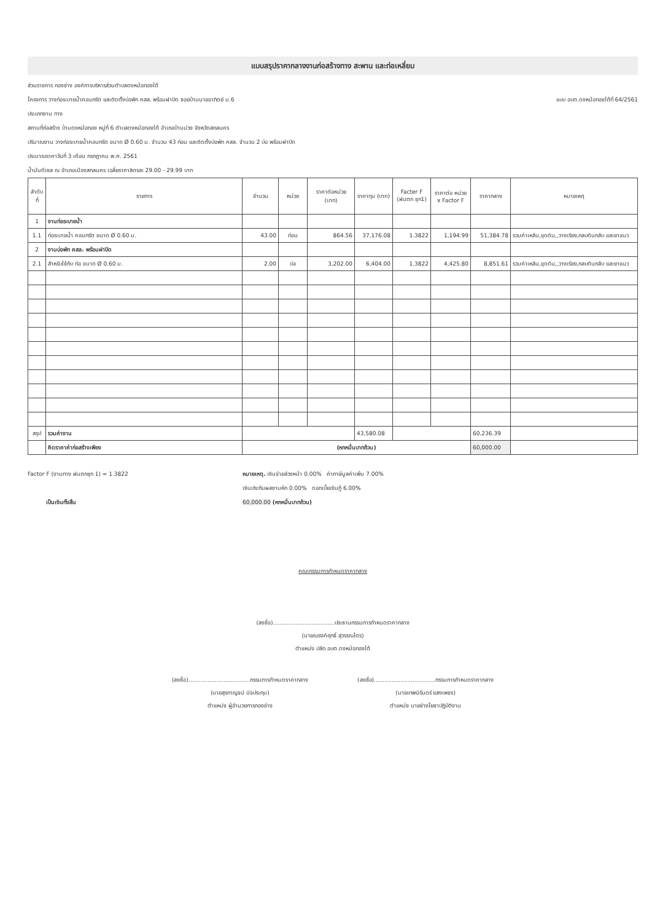แบบสรุปราคากลางงานก่อสร้างทาง สะพาน และท่อเหลี่ยม
ส่วนราชการ กองช่าง องค์การบริหารส่วนตำบลดงหม้อทองใต้
โครงการ วางท่อระบายน้ำคอนกรีต และติดตั้งบ่อพัก คสล. พร้อมฝาปิด ซอยบ้านนายอาทิตย์ ม.6 แบบ อบต.ดงหม้อทองใต้ที่ 64/2561
ประเภทงาน ทาง
สถานที่ก่อสร้าง บ้านดงหม้อทอง หมู่ที่ 6 ตำบลดงหม้อทองใต้ อำเภอบ้านม่วง จังหวัดสกลนคร
ปริมาณงาน วางท่อระบายน้ำคอนกรีต ขนาด Ø 0.60 ม. จำนวน 43 ท่อน และติดตั้งบ่อพัก คสล. จำนวน 2 บ่อ พร้อมฝาปิด
ประมาณราคาวันที่ 3 เดือน กรกฎาคม พ.ศ. 2561
น้ำมันดีเซล ณ อำเภอเมืองสกลนคร เฉลี่ยราคาลิตรละ 29.00 - 29.99 บาท
| ลำดับ ที่ | รายการ | จำนวน | หน่วย | ราคาต่อหน่วย (บาท) | ราคาทุน (บาท) | Facter F (ฝนตก ชุก1) | ราคาต่อ หน่วย x Factor F | ราคากลาง | หมายเหตุ |
| --- | --- | --- | --- | --- | --- | --- | --- | --- | --- |
| 1 | งานท่อระบายน้ำ | | | | | | | | |
| 1.1 | ท่อระบายน้ำ คอนกรีต ขนาด Ø 0.60 ม. | 43.00 | ท่อน | 864.56 | 37,176.08 | 1.3822 | 1,194.99 | 51,384.78 | รวมค่าเหลีน,ขุดดิน,,วางเรียง,กลบดินกลับ และยาแนว |
| 2 | งานบ่อพัก คสล. พร้อมฝาปิด | | | | | | | | |
| 2.1 | สำหรับใช้กับ ท่อ ขนาด Ø 0.60 ม. | 2.00 | บ่อ | 3,202.00 | 6,404.00 | 1.3822 | 4,425.80 | 8,851.61 | รวมค่าเหลีน,ขุดดิน,,วางเรียง,กลบดินกลับ และยาแนว |
| สรุป | รวมค่างาน | | | | 43,580.08 | | | 60,236.39 | |
| | คิดราคาค่าก่อสร้างเพียง | (หกหมื่นบาทถ้วน) | | | | | | 60,000.00 | |
Factor F (งานทาง ฝนตกชุก 1) = 1.3822
เป็นเงินทั้งสิ้น
หมายเหตุ. เงินจ่ายล่วงหน้า 0.00% ค่าภาษีมูลค่าเพิ่ม 7.00%
เงินประกันผลงานหัก 0.00% ดอกเบี้ยเงินกู้ 6.00%
60,000.00 (หกหมื่นบาทถ้วน)
คณะกรรมการกำหนดราคากลาง
(ลงชื่อ)...................................ประธานกรรมการกำหนดราคากลาง
(นายณรงค์ฤทธิ์ สุวรรณไตร)
ตำแหน่ง ปลัด อบต.ดงหม้อทองใต้
(ลงชื่อ)...................................กรรมการกำหนดราคากลาง
(นายสุรกาญจน์ นิจประทุม)
ตำแหน่ง ผู้อำนวยการกองช่าง
(ลงชื่อ)...................................กรรมการกำหนดราคากลาง
(นายเทพนิรันดร์ แสงเพชร)
ตำแหน่ง นายช่างโยธาปฏิบัติงาน